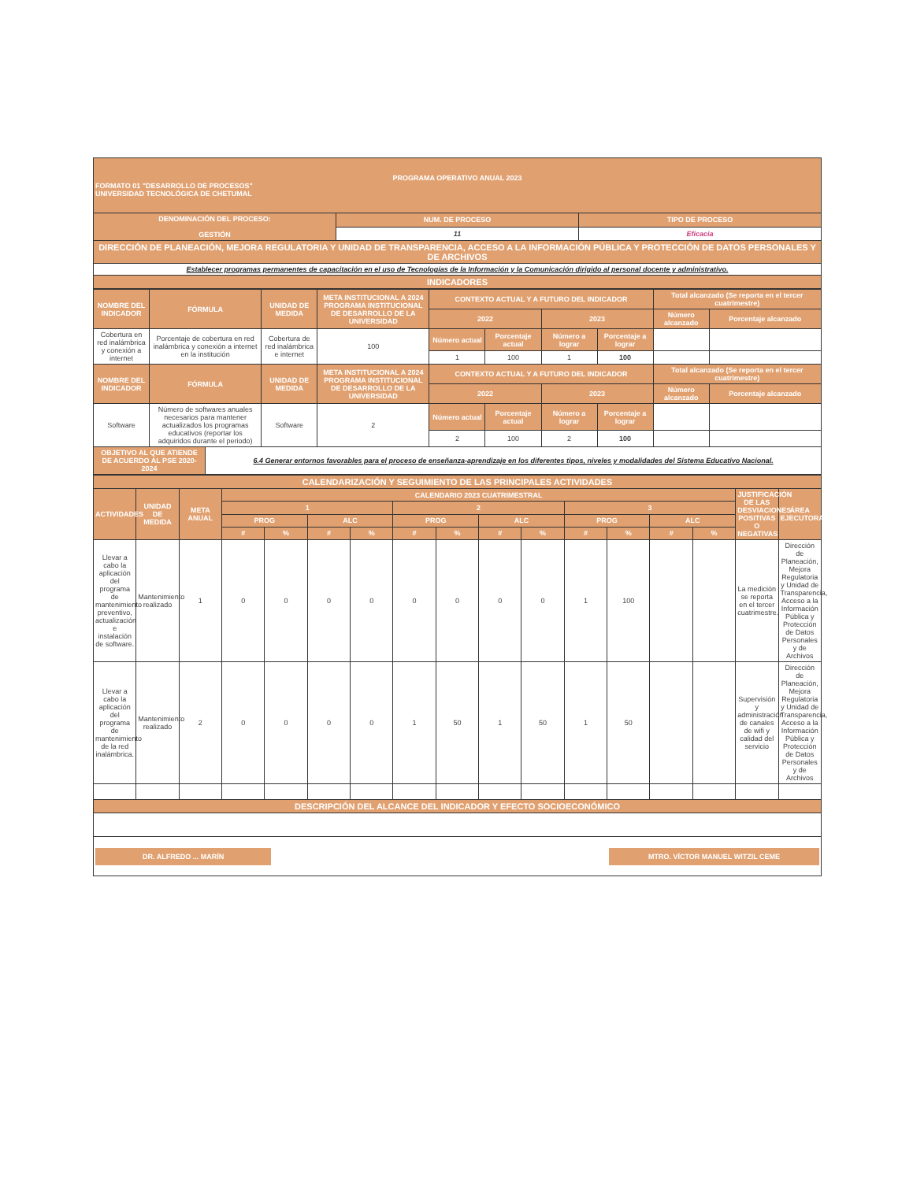| PROGRAMA OPERATIVO ANUAL 2023 FORMATO 01 "DESARROLLO DE PROCESOS" UNIVERSIDAD TECNOLÓGICA DE CHETUMAL | | |
| DENOMINACIÓN DEL PROCESO: GESTIÓN | NUM. DE PROCESO | TIPO DE PROCESO |
| | 11 | Eficacia |
| DIRECCIÓN DE PLANEACIÓN, MEJORA REGULATORIA Y UNIDAD DE TRANSPARENCIA, ACCESO A LA INFORMACIÓN PÚBLICA Y PROTECCIÓN DE DATOS PERSONALES Y DE ARCHIVOS | | |
| Establecer programas permanentes de capacitación en el uso de Tecnologías de la Información y la Comunicación dirigido al personal docente y administrativo. | | |
| INDICADORES | | |
| NOMBRE DEL INDICADOR | FÓRMULA | | UNIDAD DE MEDIDA | META INSTITUCIONAL A 2024 PROGRAMA INSTITUCIONAL DE DESARROLLO DE LA UNIVERSIDAD | CONTEXTO ACTUAL Y A FUTURO DEL INDICADOR | | | | Total alcanzado (Se reporta en el tercer cuatrimestre) | |
| --- | --- | --- | --- | --- | --- | --- | --- | --- | --- | --- |
| | | | | | 2022 | | 2023 | | Número alcanzado | Porcentaje alcanzado |
| Cobertura en red inalámbrica y conexión a internet | Porcentaje de cobertura en red inalámbrica y conexión a internet en la institución | | Cobertura de red inalámbrica e internet | 100 | Número actual | Porcentaje actual | Número a lograr | Porcentaje a lograr | | |
| | | | | | 1 | 100 | 1 | 100 | | |
| NOMBRE DEL INDICADOR | FÓRMULA | | UNIDAD DE MEDIDA | META INSTITUCIONAL A 2024 PROGRAMA INSTITUCIONAL DE DESARROLLO DE LA UNIVERSIDAD | CONTEXTO ACTUAL Y A FUTURO DEL INDICADOR | | | | Total alcanzado (Se reporta en el tercer cuatrimestre) | |
| | | | | | 2022 | | 2023 | | Número alcanzado | Porcentaje alcanzado |
| Software | Número de softwares anuales necesarios para mantener actualizados los programas educativos (reportar los adquiridos durante el periodo) | | Software | 2 | Número actual | Porcentaje actual | Número a lograr | Porcentaje a lograr | | |
| | | | | | 2 | 100 | 2 | 100 | | |
| OBJETIVO AL QUE ATIENDE DE ACUERDO AL PSE 2020-2024 | | 6.4 Generar entornos favorables para el proceso de enseñanza-aprendizaje en los diferentes tipos, niveles y modalidades del Sistema Educativo Nacional. | | | | | | | | |
| CALENDARIZACIÓN Y SEGUIMIENTO DE LAS PRINCIPALES ACTIVIDADES | | | | | | | | | | | | | | | | |
| ACTIVIDADES | UNIDAD DE MEDIDA | META ANUAL | CALENDARIO 2023 CUATRIMESTRAL | | | | | | | | | | | | JUSTIFICACIÓN DE LAS DESVIACIONES POSITIVAS O NEGATIVAS | ÁREA EJECUTORA |
| | | | 1 | | | | 2 | | | | 3 | | | | | |
| | | | PROG | | ALC | | PROG | | ALC | | PROG | | ALC | | | |
| | | | # | % | # | % | # | % | # | % | # | % | # | % | | |
| Llevar a cabo la aplicación del programa de mantenimiento preventivo, actualización e instalación de software. | Mantenimiento realizado | 1 | 0 | 0 | 0 | 0 | 0 | 0 | 0 | 0 | 1 | 100 | | | La medición se reporta en el tercer cuatrimestre. | Dirección de Planeación, Mejora Regulatoria y Unidad de Transparencia, Acceso a la Información Pública y Protección de Datos Personales y de Archivos |
| Llevar a cabo la aplicación del programa de mantenimiento de la red inalámbrica. | Mantenimiento realizado | 2 | 0 | 0 | 0 | 0 | 1 | 50 | 1 | 50 | 1 | 50 | | | Supervisión y administración de canales de wifi y calidad del servicio | Dirección de Planeación, Mejora Regulatoria y Unidad de Transparencia, Acceso a la Información Pública y Protección de Datos Personales y de Archivos |
| DESCRIPCIÓN DEL ALCANCE DEL INDICADOR Y EFECTO SOCIOECONÓMICO | | | | | | | | | | | | | | | | |
| DR. ALFREDO ... MARÍN MTRO. VÍCTOR MANUEL WITZIL CEME | | | | | | | | | | | | | | | | |